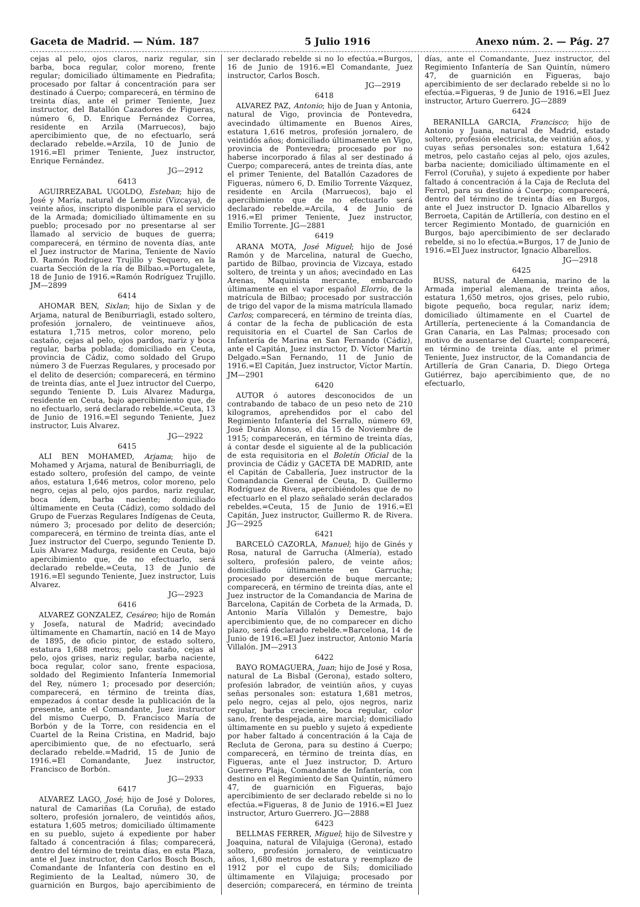Gaceta de Madrid. — Núm. 187 5 Julio 1916 Anexo núm. 2. — Pág. 27
cejas al pelo, ojos claros, nariz regular, sin barba, boca regular, color moreno, frente regular; domiciliado últimamente en Piedrafita; procesado por faltar á concentración para ser destinado á Cuerpo; comparecerá, en término de treinta días, ante el primer Teniente, Juez instructor, del Batallón Cazadores de Figueras, número 6, D. Enrique Fernández Correa, residente en Arzila (Marruecos), bajo apercibimiento que, de no efectuarlo, será declarado rebelde.=Arzila, 10 de Junio de 1916.=El primer Teniente, Juez instructor, Enrique Fernández.
JG—2912
6413
AGUIRREZABAL UGOLDO, Esteban; hijo de José y María, natural de Lemoniz (Vizcaya), de veinte años, inscripto disponible para el servicio de la Armada; domiciliado últimamente en su pueblo; procesado por no presentarse al ser llamado al servicio de buques de guerra; comparecerá, en término de noventa días, ante el Juez instructor de Marina, Teniente de Navío D. Ramón Rodríguez Trujillo y Sequero, en la cuarta Sección de la ría de Bilbao.=Portugalete, 18 de Junio de 1916.=Ramón Rodríguez Trujillo. JM—2899
6414
AHOMAR BEN, Sixlan; hijo de Sixlan y de Arjama, natural de Beniburriagli, estado soltero, profesión jornalero, de veintinueve años, estatura 1,715 metros, color moreno, pelo castaño, cejas al pelo, ojos pardos, nariz y boca regular, barba poblada; domiciliado en Ceuta, provincia de Cádiz, como soldado del Grupo número 3 de Fuerzas Regulares, y procesado por el delito de deserción; comparecerá, en término de treinta días, ante el Juez intructor del Cuerpo, segundo Teniente D. Luis Alvarez Madurga, residente en Ceuta, bajo apercibimiento que, de no efectuarlo, será declarado rebelde.=Ceuta, 13 de Junio de 1916.=El segundo Teniente, Juez instructor, Luis Alvarez.
JG—2922
6415
ALI BEN MOHAMED, Arjama; hijo de Mohamed y Arjama, natural de Beniburriagli, de estado soltero, profesión del campo, de veinte años, estatura 1,646 metros, color moreno, pelo negro, cejas al pelo, ojos pardos, nariz regular, boca ídem, barba naciente; domiciliado últimamente en Ceuta (Cádiz), como soldado del Grupo de Fuerzas Regulares Indígenas de Ceuta, número 3; procesado por delito de deserción; comparecerá, en término de treinta días, ante el Juez instructor del Cuerpo, segundo Teniente D. Luis Alvarez Madurga, residente en Ceuta, bajo apercibimiento que, de no efectuarlo, será declarado rebelde.=Ceuta, 13 de Junio de 1916.=El segundo Teniente, Juez instructor, Luis Alvarez.
JG—2923
6416
ALVAREZ GONZALEZ, Cesáreo; hijo de Román y Josefa, natural de Madrid; avecindado últimamente en Chamartín, nació en 14 de Mayo de 1895, de oficio pintor, de estado soltero, estatura 1,688 metros; pelo castaño, cejas al pelo, ojos grises, nariz regular, barba naciente, boca regular, color sano, frente espaciosa, soldado del Regimiento Infantería Inmemorial del Rey, número 1; procesado por deserción; comparecerá, en término de treinta días, empezados á contar desde la publicación de la presente, ante el Comandante, Juez instructor del mismo Cuerpo, D. Francisco María de Borbón y de la Torre, con residencia en el Cuartel de la Reina Cristina, en Madrid, bajo apercibimiento que, de no efectuarlo, será declarado rebelde.=Madrid, 15 de Junio de 1916.=El Comandante, Juez instructor, Francisco de Borbón.
JG—2933
6417
ALVAREZ LAGO, José; hijo de José y Dolores, natural de Camariñas (La Coruña), de estado soltero, profesión jornalero, de veintidós años, estatura 1,605 metros; domiciliado últimamente en su pueblo, sujeto á expediente por haber faltado á concentración á filas; comparecerá, dentro del término de treinta días, en esta Plaza, ante el Juez instructor, don Carlos Bosch Bosch, Comandante de Infantería con destino en el Regimiento de la Lealtad, número 30, de guarnición en Burgos, bajo apercibimiento de ser declarado rebelde si no lo efectúa.=Burgos, 16 de Junio de 1916.=El Comandante, Juez instructor, Carlos Bosch.
JG—2919
6418
ALVAREZ PAZ, Antonio; hijo de Juan y Antonia, natural de Vigo, provincia de Pontevedra, avecindado últimamente en Buenos Aires, estatura 1,616 metros, profesión jornalero, de veintidós años; domiciliado últimamente en Vigo, provincia de Pontevedra; procesado por no haberse incorporado á filas al ser destinado á Cuerpo; comparecerá, antes de treinta días, ante el primer Teniente, del Batallón Cazadores de Figueras, número 6, D. Emilio Torrente Vázquez, residente en Arcila (Marruecos), bajo el apercibimiento que de no efectuarlo será declarado rebelde.=Arcila, 4 de Junio de 1916.=El primer Teniente, Juez instructor, Emilio Torrente. JG—2881
6419
ARANA MOTA, José Miguel; hijo de José Ramón y de Marcelina, natural de Guecho, partido de Bilbao, provincia de Vizcaya, estado soltero, de treinta y un años; avecindado en Las Arenas, Maquinista mercante, embarcado últimamente en el vapor español Elorrio, de la matrícula de Bilbao; procesado por sustracción de trigo del vapor de la misma matrícula llamado Carlos; comparecerá, en término de treinta días, á contar de la fecha de publicación de esta requisitoria en el Cuartel de San Carlos de Infantería de Marina en San Fernando (Cádiz), ante el Capitán, Juez instructor, D. Víctor Martín Delgado.=San Fernando, 11 de Junio de 1916.=El Capitán, Juez instructor, Víctor Martín. JM—2901
6420
AUTOR ó autores desconocidos de un contrabando de tabaco de un peso neto de 210 kilogramos, aprehendidos por el cabo del Regimiento Infantería del Serrallo, número 69, José Durán Alonso, el día 15 de Noviembre de 1915; comparecerán, en término de treinta días, á contar desde el siguiente al de la publicación de esta requisitoria en el Boletín Oficial de la provincia de Cádiz y GACETA DE MADRID, ante el Capitán de Caballería, Juez instructor de la Comandancia General de Ceuta, D. Guillermo Rodríguez de Rivera, apercibiéndoles que de no efectuarlo en el plazo señalado serán declarados rebeldes.=Ceuta, 15 de Junio de 1916.=El Capitán, Juez instructor, Guillermo R. de Rivera. JG—2925
6421
BARCELÓ CAZORLA, Manuel; hijo de Ginés y Rosa, natural de Garrucha (Almería), estado soltero, profesión palero, de veinte años; domiciliado últimamente en Garrucha; procesado por deserción de buque mercante; comparecerá, en término de treinta días, ante el Juez instructor de la Comandancia de Marina de Barcelona, Capitán de Corbeta de la Armada, D. Antonio María Villalón y Demestre, bajo apercibimiento que, de no comparecer en dicho plazo, será declarado rebelde.=Barcelona, 14 de Junio de 1916.=El Juez instructor, Antonio María Villalón. JM—2913
6422
BAYO ROMAGUERA, Juan; hijo de José y Rosa, natural de La Bisbal (Gerona), estado soltero, profesión labrador, de veintiún años, y cuyas señas personales son: estatura 1,681 metros, pelo negro, cejas al pelo, ojos negros, nariz regular, barba creciente, boca regular, color sano, frente despejada, aire marcial; domiciliado últimamente en su pueblo y sujeto á expediente por haber faltado á concentración á la Caja de Recluta de Gerona, para su destino á Cuerpo; comparecerá, en término de treinta días, en Figueras, ante el Juez instructor, D. Arturo Guerrero Plaja, Comandante de Infantería, con destino en el Regimiento de San Quintín, número 47, de guarnición en Figueras, bajo apercibimiento de ser declarado rebelde si no lo efectúa.=Figueras, 8 de Junio de 1916.=El Juez instructor, Arturo Guerrero. JG—2888
6423
BELLMAS FERRER, Miguel; hijo de Silvestre y Joaquina, natural de Vilajuiga (Gerona), estado soltero, profesión jornalero, de veinticuatro años, 1,680 metros de estatura y reemplazo de 1912 por el cupo de Sils; domiciliado últimamente en Vilajuiga; procesado por deserción; comparecerá, en término de treinta días, ante el Comandante, Juez instructor, del Regimiento Infantería de San Quintín, número 47, de guarnición en Figueras, bajo apercibimiento de ser declarado rebelde si no lo efectúa.=Figueras, 9 de Junio de 1916.=El Juez instructor, Arturo Guerrero. JG—2889
6424
BERANILLA GARCIA, Francisco; hijo de Antonio y Juana, natural de Madrid, estado soltero, profesión electricista, de veintiún años, y cuyas señas personales son: estatura 1,642 metros, pelo castaño cejas al pelo, ojos azules, barba naciente; domiciliado últimamente en el Ferrol (Coruña), y sujeto á expediente por haber faltado á concentración á la Caja de Recluta del Ferrol, para su destino á Cuerpo; comparecerá, dentro del término de treinta días en Burgos, ante el Juez instructor D. Ignacio Albarellos y Berroeta, Capitán de Artillería, con destino en el tercer Regimiento Montado, de guarnición en Burgos, bajo apercibimiento de ser declarado rebelde, si no lo efectúa.=Burgos, 17 de Junio de 1916.=El Juez instructor, Ignacio Albarellos.
JG—2918
6425
BUSS, natural de Alemania, marino de la Armada imperial alemana, de treinta años, estatura 1,650 metros, ojos grises, pelo rubio, bigote pequeño, boca regular, nariz ídem; domiciliado últimamente en el Cuartel de Artillería, perteneciente á la Comandancia de Gran Canaria, en Las Palmas; procesado con motivo de ausentarse del Cuartel; comparecerá, en término de treinta días, ante el primer Teniente, Juez instructor, de la Comandancia de Artillería de Gran Canaria, D. Diego Ortega Gutiérrez, bajo apercibimiento que, de no efectuarlo,